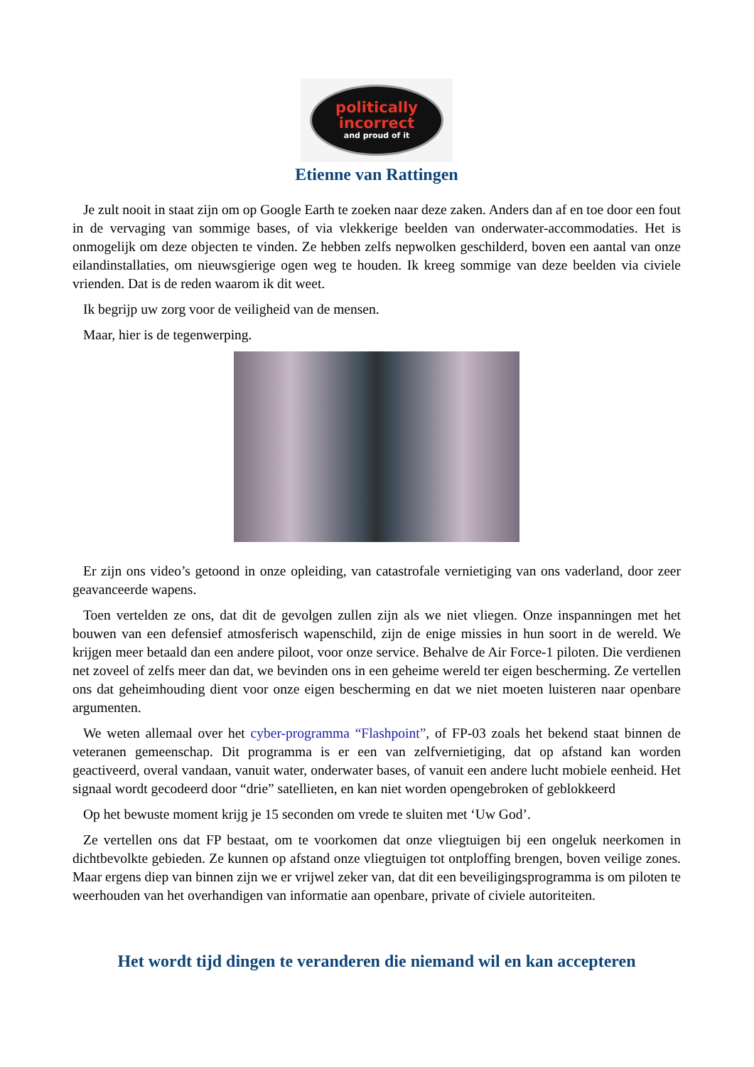politically
incorrect
and proud of it
Etienne van Rattingen
Je zult nooit in staat zijn om op Google Earth te zoeken naar deze zaken. Anders dan af en toe door een fout in de vervaging van sommige bases, of via vlekkerige beelden van onderwater-accommodaties. Het is onmogelijk om deze objecten te vinden. Ze hebben zelfs nepwolken geschilderd, boven een aantal van onze eilandinstallaties, om nieuwsgierige ogen weg te houden. Ik kreeg sommige van deze beelden via civiele vrienden. Dat is de reden waarom ik dit weet.
Ik begrijp uw zorg voor de veiligheid van de mensen.
Maar, hier is de tegenwerping.
Er zijn ons video’s getoond in onze opleiding, van catastrofale vernietiging van ons vaderland, door zeer geavanceerde wapens.
Toen vertelden ze ons, dat dit de gevolgen zullen zijn als we niet vliegen. Onze inspanningen met het bouwen van een defensief atmosferisch wapenschild, zijn de enige missies in hun soort in de wereld. We krijgen meer betaald dan een andere piloot, voor onze service. Behalve de Air Force-1 piloten. Die verdienen net zoveel of zelfs meer dan dat, we bevinden ons in een geheime wereld ter eigen bescherming. Ze vertellen ons dat geheimhouding dient voor onze eigen bescherming en dat we niet moeten luisteren naar openbare argumenten.
We weten allemaal over het cyber-programma “Flashpoint”, of FP-03 zoals het bekend staat binnen de veteranen gemeenschap. Dit programma is er een van zelfvernietiging, dat op afstand kan worden geactiveerd, overal vandaan, vanuit water, onderwater bases, of vanuit een andere lucht mobiele eenheid. Het signaal wordt gecodeerd door “drie” satellieten, en kan niet worden opengebroken of geblokkeerd
Op het bewuste moment krijg je 15 seconden om vrede te sluiten met ‘Uw God’.
Ze vertellen ons dat FP bestaat, om te voorkomen dat onze vliegtuigen bij een ongeluk neerkomen in dichtbevolkte gebieden. Ze kunnen op afstand onze vliegtuigen tot ontploffing brengen, boven veilige zones. Maar ergens diep van binnen zijn we er vrijwel zeker van, dat dit een beveiligingsprogramma is om piloten te weerhouden van het overhandigen van informatie aan openbare, private of civiele autoriteiten.
Het wordt tijd dingen te veranderen die niemand wil en kan accepteren